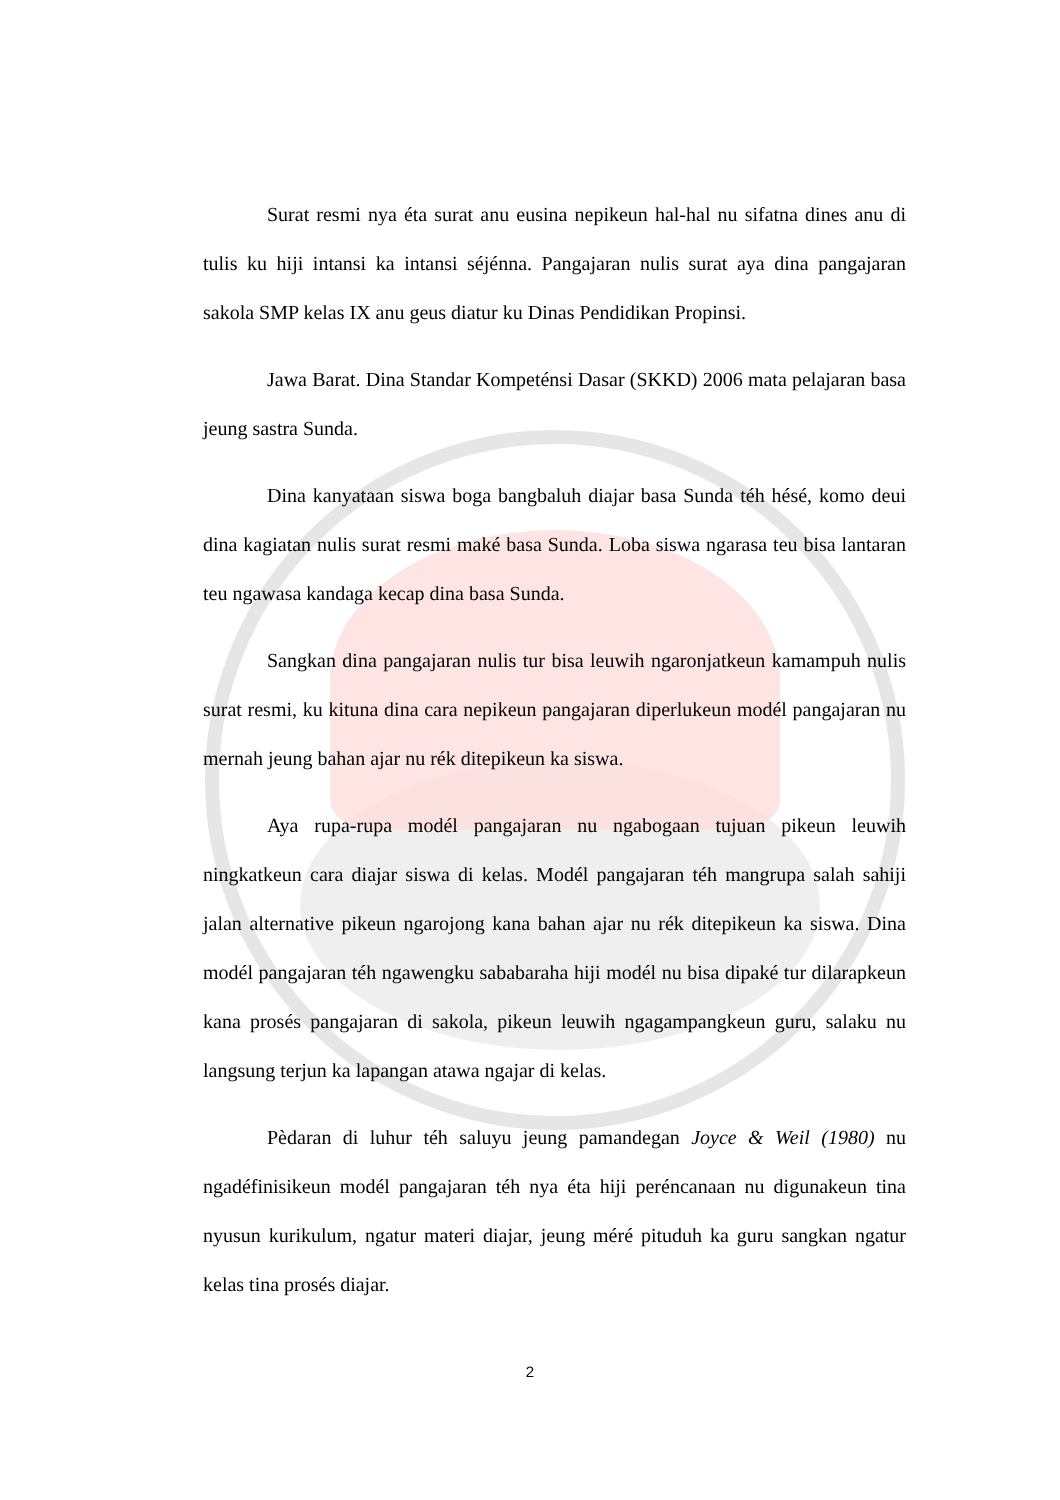Surat resmi nya éta surat anu eusina nepikeun hal-hal nu sifatna dines anu di tulis ku hiji intansi ka intansi séjénna. Pangajaran nulis surat aya dina pangajaran sakola SMP kelas IX anu geus diatur ku Dinas Pendidikan Propinsi.
Jawa Barat. Dina Standar Kompeténsi Dasar (SKKD) 2006 mata pelajaran basa jeung sastra Sunda.
Dina kanyataan siswa boga bangbaluh diajar basa Sunda téh hésé, komo deui dina kagiatan nulis surat resmi maké basa Sunda. Loba siswa ngarasa teu bisa lantaran teu ngawasa kandaga kecap dina basa Sunda.
Sangkan dina pangajaran nulis tur bisa leuwih ngaronjatkeun kamampuh nulis surat resmi, ku kituna dina cara nepikeun pangajaran diperlukeun modél pangajaran nu mernah jeung bahan ajar nu rék ditepikeun ka siswa.
Aya rupa-rupa modél pangajaran nu ngabogaan tujuan pikeun leuwih ningkatkeun cara diajar siswa di kelas. Modél pangajaran téh mangrupa salah sahiji jalan alternative pikeun ngarojong kana bahan ajar nu rék ditepikeun ka siswa. Dina modél pangajaran téh ngawengku sababaraha hiji modél nu bisa dipaké tur dilarapkeun kana prosés pangajaran di sakola, pikeun leuwih ngagampangkeun guru, salaku nu langsung terjun ka lapangan atawa ngajar di kelas.
Pèdaran di luhur téh saluyu jeung pamandegan Joyce & Weil (1980) nu ngadéfinisikeun modél pangajaran téh nya éta hiji peréncanaan nu digunakeun tina nyusun kurikulum, ngatur materi diajar, jeung méré pituduh ka guru sangkan ngatur kelas tina prosés diajar.
2